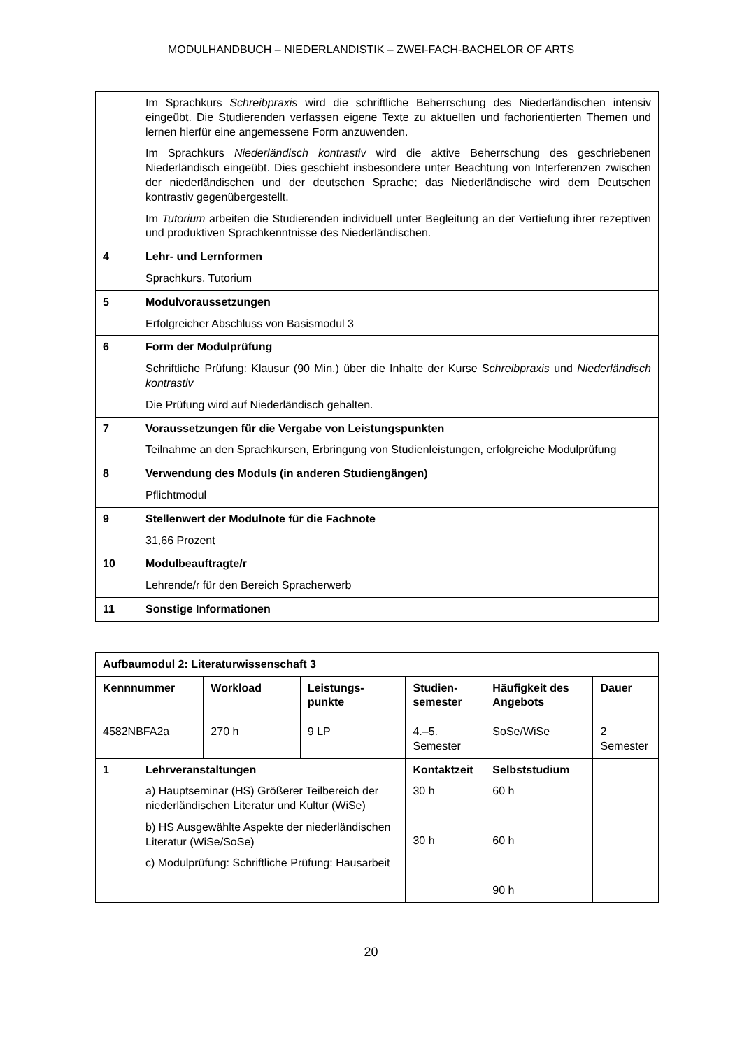MODULHANDBUCH – NIEDERLANDISTIK – ZWEI-FACH-BACHELOR OF ARTS
| | Im Sprachkurs Schreibpraxis wird die schriftliche Beherrschung des Niederländischen intensiv eingeübt. Die Studierenden verfassen eigene Texte zu aktuellen und fachorientierten Themen und lernen hierfür eine angemessene Form anzuwenden. Im Sprachkurs Niederländisch kontrastiv wird die aktive Beherrschung des geschriebenen Niederländisch eingeübt. Dies geschieht insbesondere unter Beachtung von Interferenzen zwischen der niederländischen und der deutschen Sprache; das Niederländische wird dem Deutschen kontrastiv gegenübergestellt. Im Tutorium arbeiten die Studierenden individuell unter Begleitung an der Vertiefung ihrer rezeptiven und produktiven Sprachkenntnisse des Niederländischen. |
| 4 | Lehr- und Lernformen Sprachkurs, Tutorium |
| 5 | Modulvoraussetzungen Erfolgreicher Abschluss von Basismodul 3 |
| 6 | Form der Modulprüfung Schriftliche Prüfung: Klausur (90 Min.) über die Inhalte der Kurse S chreibpraxis und Niederländisch kontrastiv Die Prüfung wird auf Niederländisch gehalten. |
| 7 | Voraussetzungen für die Vergabe von Leistungspunkten Teilnahme an den Sprachkursen, Erbringung von Studienleistungen, erfolgreiche Modulprüfung |
| 8 | Verwendung des Moduls (in anderen Studiengängen) Pflichtmodul |
| 9 | Stellenwert der Modulnote für die Fachnote 31,66 Prozent |
| 10 | Modulbeauftragte/r Lehrende/r für den Bereich Spracherwerb |
| 11 | Sonstige Informationen |
| Aufbaumodul 2: Literaturwissenschaft 3 | | | | | | |
| Kennnummer 4582NBFA2a | | Workload 270 h | Leistungs- punkte 9 LP | Studien- semester 4.–5. Semester | Häufigkeit des Angebots SoSe/WiSe | Dauer 2 Semester |
| 1 | Lehrveranstaltungen a) Hauptseminar (HS) Größerer Teilbereich der niederländischen Literatur und Kultur (WiSe) b) HS Ausgewählte Aspekte der niederländischen Literatur (WiSe/SoSe) c) Modulprüfung: Schriftliche Prüfung: Hausarbeit | | | Kontaktzeit 30 h 30 h | Selbststudium 60 h 60 h 90 h | |
20